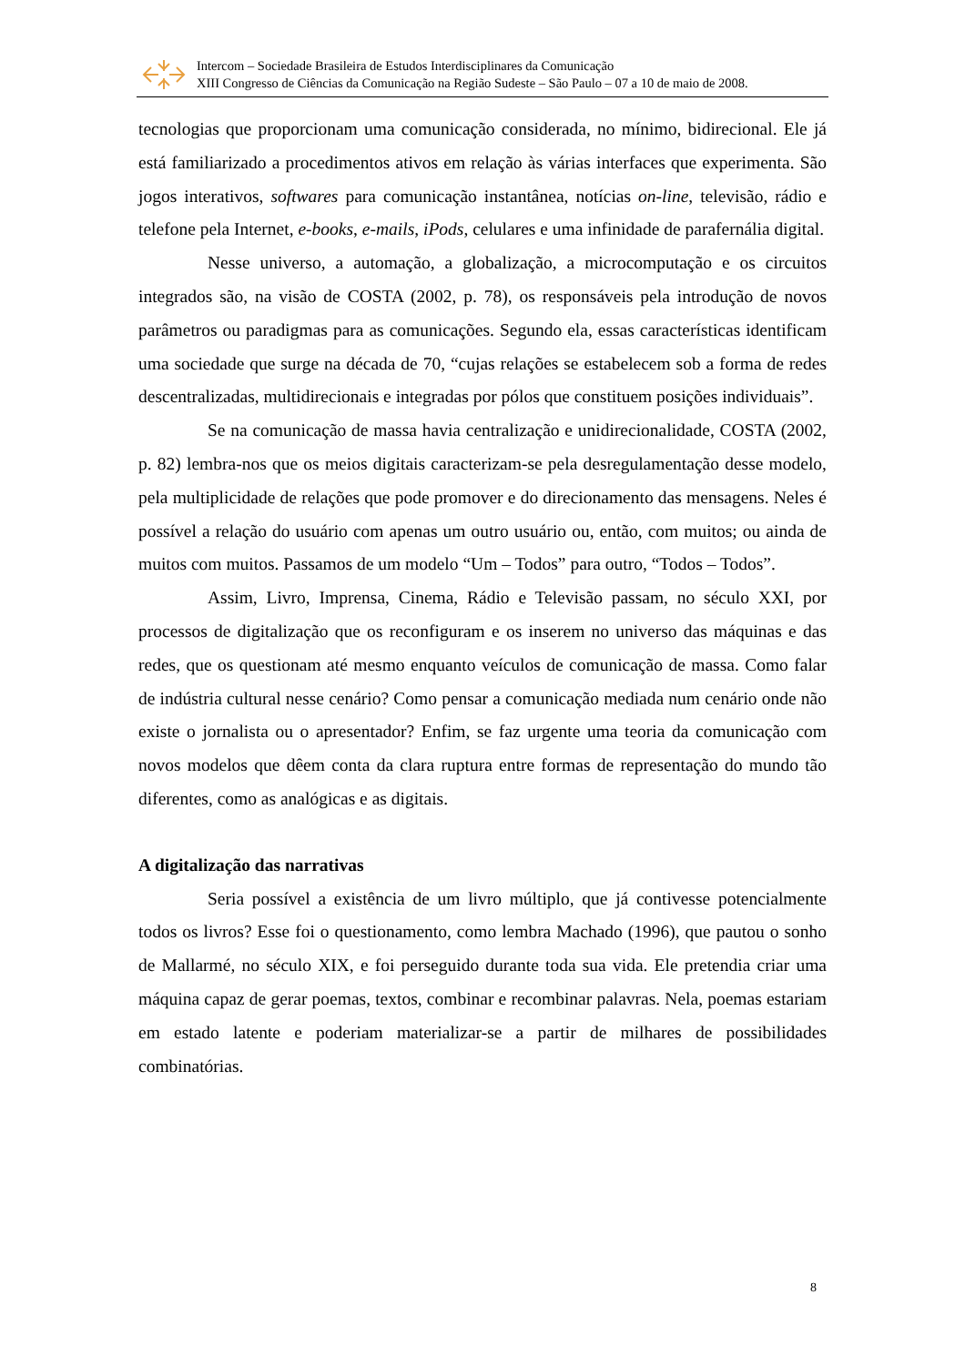Intercom – Sociedade Brasileira de Estudos Interdisciplinares da Comunicação
XIII Congresso de Ciências da Comunicação na Região Sudeste – São Paulo – 07 a 10 de maio de 2008.
tecnologias que proporcionam uma comunicação considerada, no mínimo, bidirecional. Ele já está familiarizado a procedimentos ativos em relação às várias interfaces que experimenta. São jogos interativos, softwares para comunicação instantânea, notícias on-line, televisão, rádio e telefone pela Internet, e-books, e-mails, iPods, celulares e uma infinidade de parafernália digital.
Nesse universo, a automação, a globalização, a microcomputação e os circuitos integrados são, na visão de COSTA (2002, p. 78), os responsáveis pela introdução de novos parâmetros ou paradigmas para as comunicações. Segundo ela, essas características identificam uma sociedade que surge na década de 70, “cujas relações se estabelecem sob a forma de redes descentralizadas, multidirecionais e integradas por pólos que constituem posições individuais”.
Se na comunicação de massa havia centralização e unidirecionalidade, COSTA (2002, p. 82) lembra-nos que os meios digitais caracterizam-se pela desregulamentação desse modelo, pela multiplicidade de relações que pode promover e do direcionamento das mensagens. Neles é possível a relação do usuário com apenas um outro usuário ou, então, com muitos; ou ainda de muitos com muitos. Passamos de um modelo “Um – Todos” para outro, “Todos – Todos”.
Assim, Livro, Imprensa, Cinema, Rádio e Televisão passam, no século XXI, por processos de digitalização que os reconfiguram e os inserem no universo das máquinas e das redes, que os questionam até mesmo enquanto veículos de comunicação de massa. Como falar de indústria cultural nesse cenário? Como pensar a comunicação mediada num cenário onde não existe o jornalista ou o apresentador? Enfim, se faz urgente uma teoria da comunicação com novos modelos que dêem conta da clara ruptura entre formas de representação do mundo tão diferentes, como as analógicas e as digitais.
A digitalização das narrativas
Seria possível a existência de um livro múltiplo, que já contivesse potencialmente todos os livros? Esse foi o questionamento, como lembra Machado (1996), que pautou o sonho de Mallarmé, no século XIX, e foi perseguido durante toda sua vida. Ele pretendia criar uma máquina capaz de gerar poemas, textos, combinar e recombinar palavras. Nela, poemas estariam em estado latente e poderiam materializar-se a partir de milhares de possibilidades combinatórias.
8